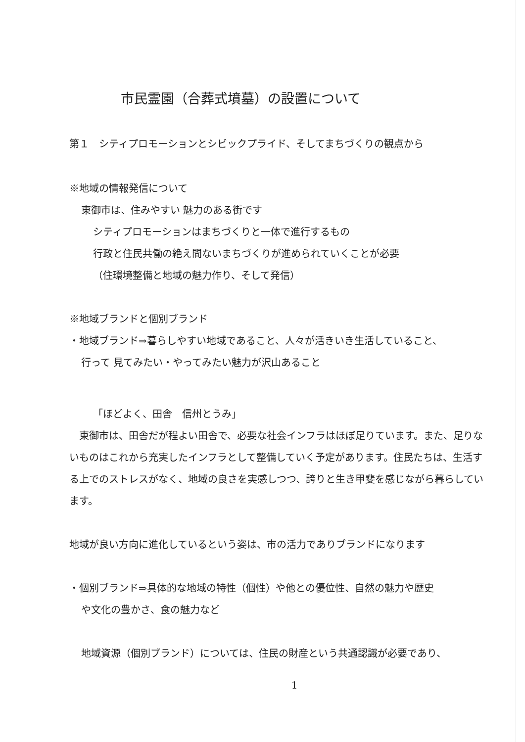市民霊園（合葬式墳墓）の設置について
第１　シティプロモーションとシビックプライド、そしてまちづくりの観点から
※地域の情報発信について
東御市は、住みやすい 魅力のある街です
シティプロモーションはまちづくりと一体で進行するもの
行政と住民共働の絶え間ないまちづくりが進められていくことが必要
（住環境整備と地域の魅力作り、そして発信）
※地域ブランドと個別ブランド
・地域ブランド⇒暮らしやすい地域であること、人々が活きいき生活していること、
行って 見てみたい・やってみたい魅力が沢山あること
「ほどよく、田舎　信州とうみ」
　東御市は、田舎だが程よい田舎で、必要な社会インフラはほぼ足りています。また、足りないものはこれから充実したインフラとして整備していく予定があります。住民たちは、生活する上でのストレスがなく、地域の良さを実感しつつ、誇りと生き甲斐を感じながら暮らしています。
地域が良い方向に進化しているという姿は、市の活力でありブランドになります
・個別ブランド⇒具体的な地域の特性（個性）や他との優位性、自然の魅力や歴史
や文化の豊かさ、食の魅力など
地域資源（個別ブランド）については、住民の財産という共通認識が必要であり、
1